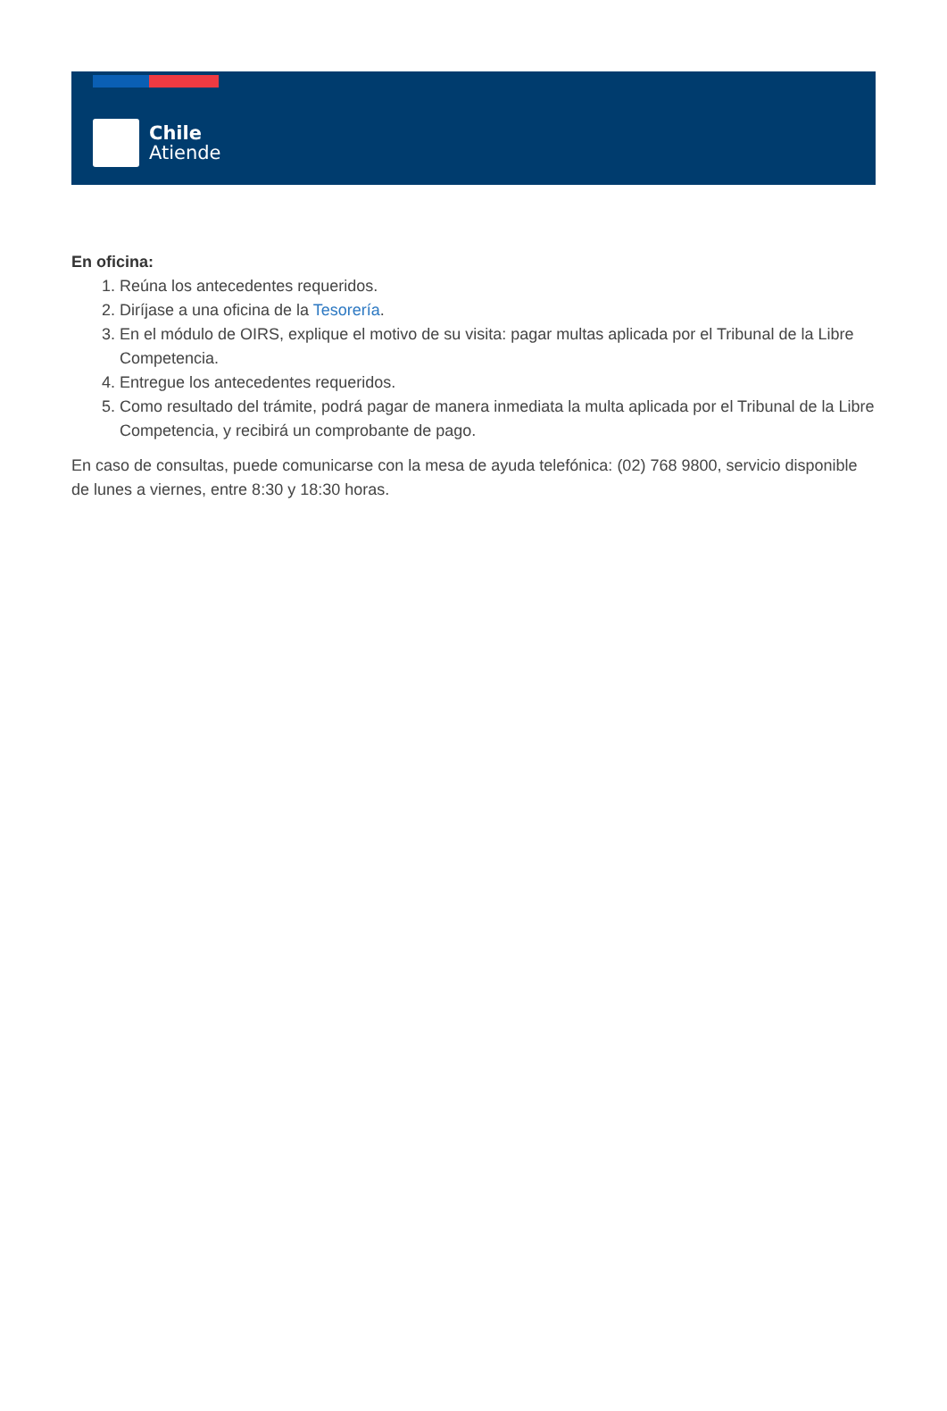Chile
Atiende
En oficina:
1. Reúna los antecedentes requeridos.
2. Diríjase a una oficina de la Tesorería.
3. En el módulo de OIRS, explique el motivo de su visita: pagar multas aplicada por el Tribunal de la Libre Competencia.
4. Entregue los antecedentes requeridos.
5. Como resultado del trámite, podrá pagar de manera inmediata la multa aplicada por el Tribunal de la Libre Competencia, y recibirá un comprobante de pago.
En caso de consultas, puede comunicarse con la mesa de ayuda telefónica: (02) 768 9800, servicio disponible de lunes a viernes, entre 8:30 y 18:30 horas.